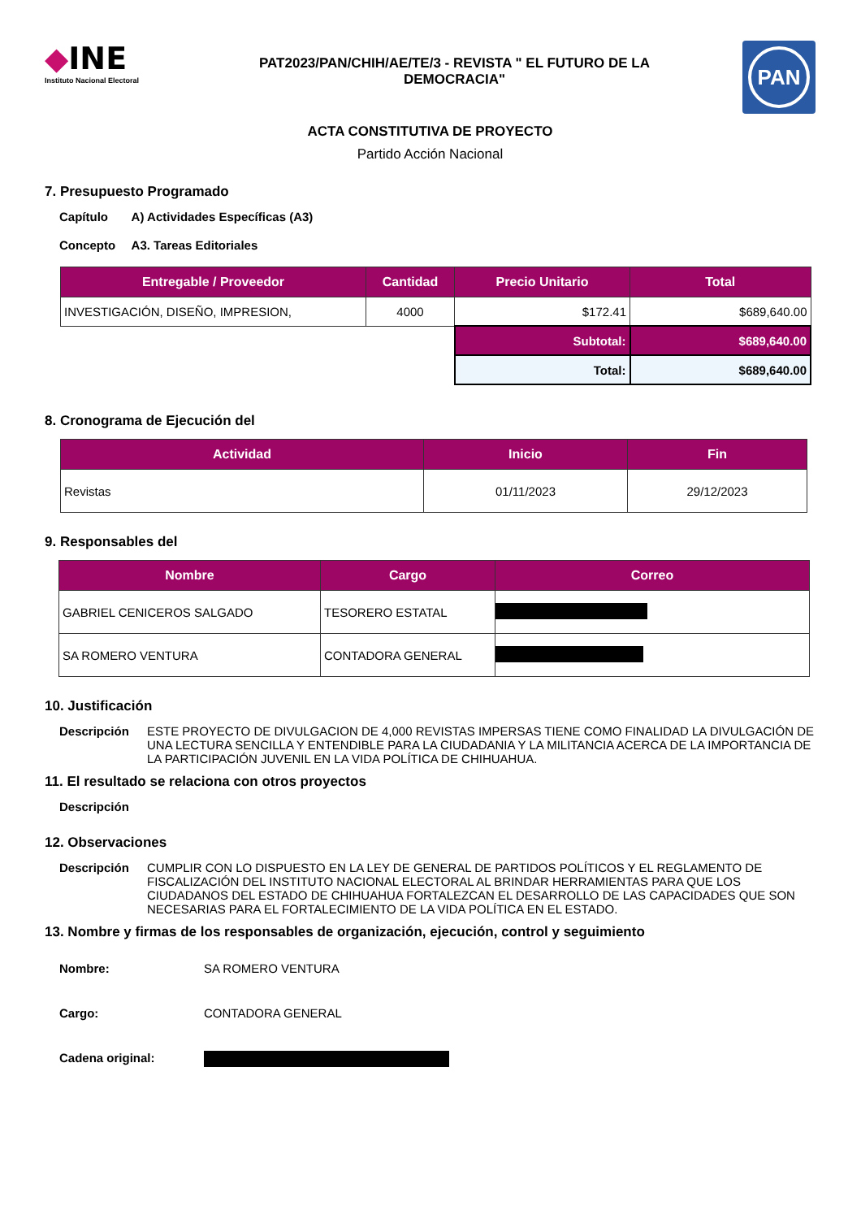◆INE
Instituto Nacional Electoral
PAT2023/PAN/CHIH/AE/TE/3 - REVISTA " EL FUTURO DE LA
DEMOCRACIA"
PAN
ACTA CONSTITUTIVA DE PROYECTO
Partido Acción Nacional
7. Presupuesto Programado
Capítulo A) Actividades Específicas (A3)
Concepto A3. Tareas Editoriales
| Entregable / Proveedor | Cantidad | Precio Unitario | Total |
| --- | --- | --- | --- |
| INVESTIGACIÓN, DISEÑO, IMPRESION, | 4000 | $172.41 | $689,640.00 |
| | | Subtotal: | $689,640.00 |
| | | Total: | $689,640.00 |
8. Cronograma de Ejecución del
| Actividad | Inicio | Fin |
| --- | --- | --- |
| Revistas | 01/11/2023 | 29/12/2023 |
9. Responsables del
| Nombre | Cargo | Correo |
| --- | --- | --- |
| GABRIEL CENICEROS SALGADO | TESORERO ESTATAL | |
| SA ROMERO VENTURA | CONTADORA GENERAL | |
10. Justificación
Descripción ESTE PROYECTO DE DIVULGACION DE 4,000 REVISTAS IMPERSAS TIENE COMO FINALIDAD LA DIVULGACIÓN DE UNA LECTURA SENCILLA Y ENTENDIBLE PARA LA CIUDADANIA Y LA MILITANCIA ACERCA DE LA IMPORTANCIA DE LA PARTICIPACIÓN JUVENIL EN LA VIDA POLÍTICA DE CHIHUAHUA.
11. El resultado se relaciona con otros proyectos
Descripción
12. Observaciones
Descripción CUMPLIR CON LO DISPUESTO EN LA LEY DE GENERAL DE PARTIDOS POLÍTICOS Y EL REGLAMENTO DE FISCALIZACIÓN DEL INSTITUTO NACIONAL ELECTORAL AL BRINDAR HERRAMIENTAS PARA QUE LOS CIUDADANOS DEL ESTADO DE CHIHUAHUA FORTALEZCAN EL DESARROLLO DE LAS CAPACIDADES QUE SON NECESARIAS PARA EL FORTALECIMIENTO DE LA VIDA POLÍTICA EN EL ESTADO.
13. Nombre y firmas de los responsables de organización, ejecución, control y seguimiento
Nombre: SA ROMERO VENTURA
Cargo: CONTADORA GENERAL
Cadena original: